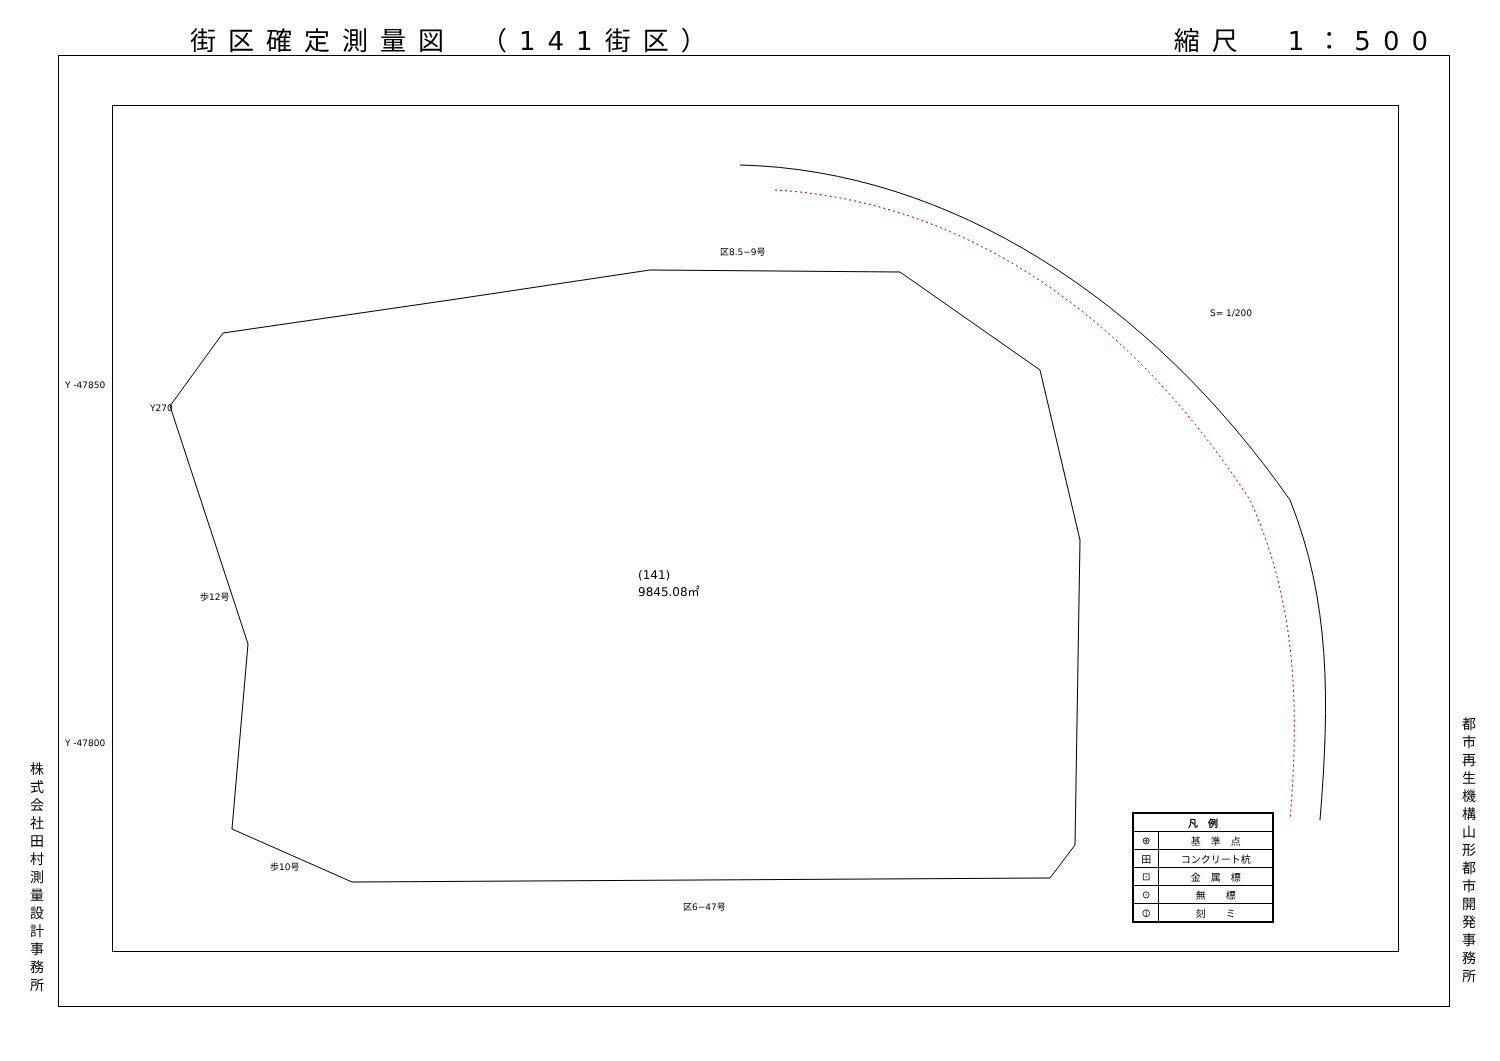街区確定測量図　（141街区） 縮尺　1：500
区8.5−9号
(141)
9845.08㎡
歩12号
歩10号
区6−47号
S= 1/200
Y -47850
Y -47800
Y270
株式会社　田村測量設計事務所
都市再生機構　山形都市開発事務所
| 凡 例 | |
| --- | --- |
| ⊕ | 基 準 点 |
| 田 | コンクリート杭 |
| ⊡ | 金 属 標 |
| ⊙ | 無 標 |
| ⦶ | 刻 ミ |